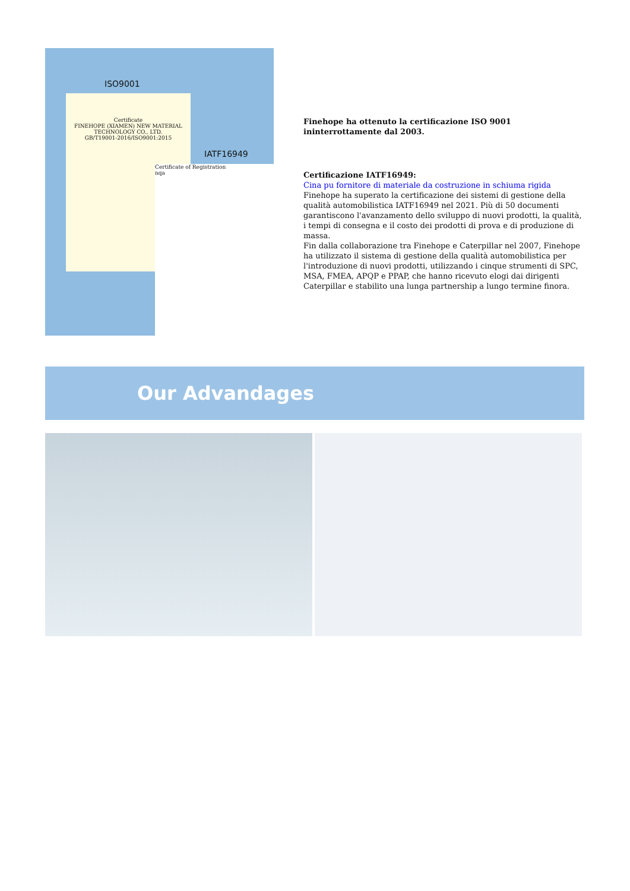ISO9001
Certificate
FINEHOPE (XIAMEN) NEW MATERIAL TECHNOLOGY CO., LTD.
GB/T19001-2016/ISO9001:2015
IATF16949
Certificate of Registration
nqa
Finehope ha ottenuto la certificazione ISO 9001 ininterrottamente dal 2003.
Certificazione IATF16949:
Cina pu fornitore di materiale da costruzione in schiuma rigida
Finehope ha superato la certificazione dei sistemi di gestione della qualità automobilistica IATF16949 nel 2021. Più di 50 documenti garantiscono l'avanzamento dello sviluppo di nuovi prodotti, la qualità, i tempi di consegna e il costo dei prodotti di prova e di produzione di massa.
Fin dalla collaborazione tra Finehope e Caterpillar nel 2007, Finehope ha utilizzato il sistema di gestione della qualità automobilistica per l'introduzione di nuovi prodotti, utilizzando i cinque strumenti di SPC, MSA, FMEA, APQP e PPAP, che hanno ricevuto elogi dai dirigenti Caterpillar e stabilito una lunga partnership a lungo termine finora.
Our Advandages